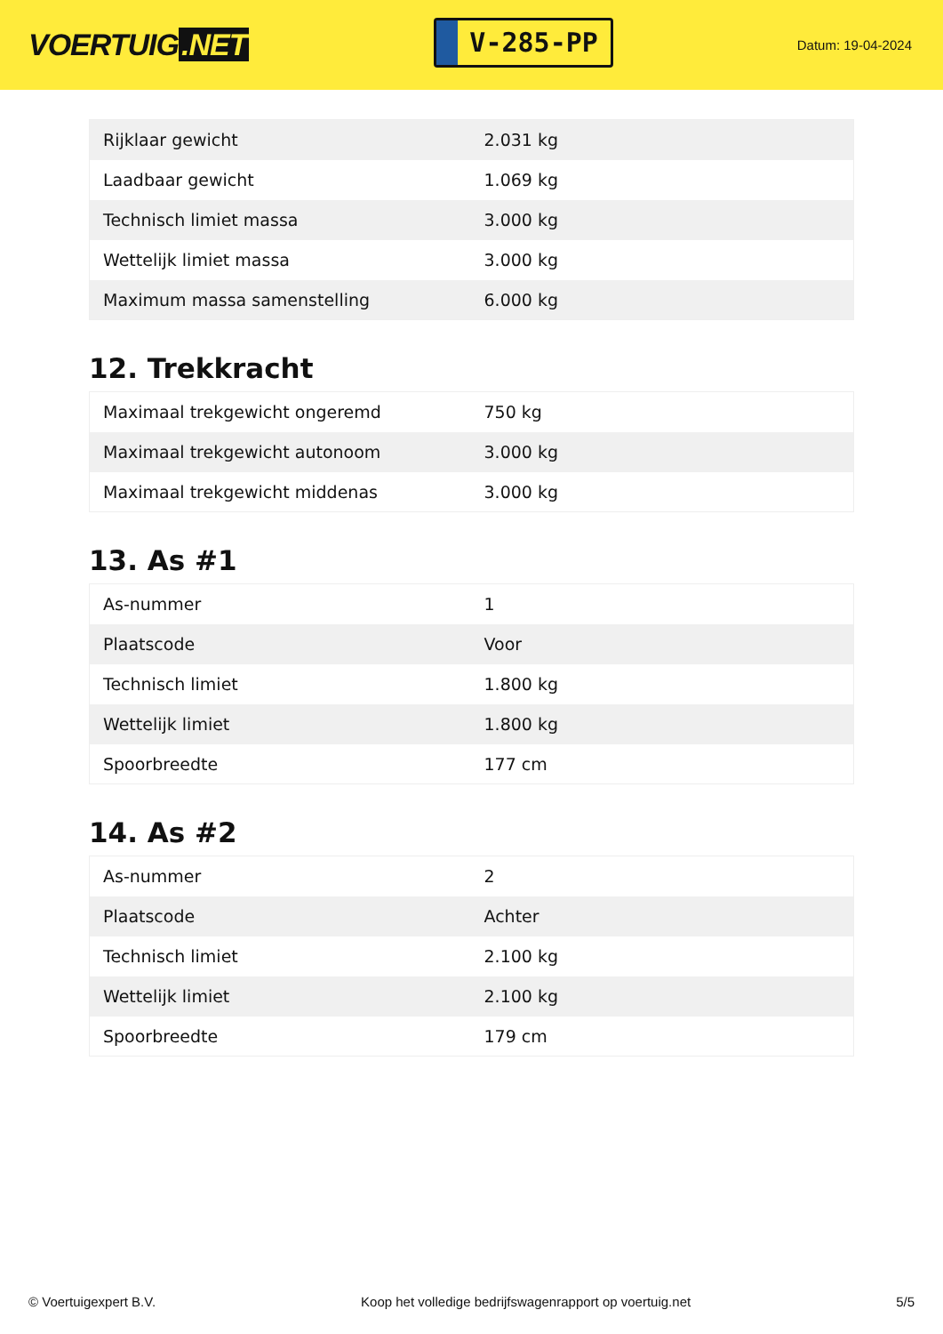VOERTUIG.NET
V-285-PP
Datum: 19-04-2024
| Rijklaar gewicht | 2.031 kg |
| Laadbaar gewicht | 1.069 kg |
| Technisch limiet massa | 3.000 kg |
| Wettelijk limiet massa | 3.000 kg |
| Maximum massa samenstelling | 6.000 kg |
12. Trekkracht
| Maximaal trekgewicht ongeremd | 750 kg |
| Maximaal trekgewicht autonoom | 3.000 kg |
| Maximaal trekgewicht middenas | 3.000 kg |
13. As #1
| As-nummer | 1 |
| Plaatscode | Voor |
| Technisch limiet | 1.800 kg |
| Wettelijk limiet | 1.800 kg |
| Spoorbreedte | 177 cm |
14. As #2
| As-nummer | 2 |
| Plaatscode | Achter |
| Technisch limiet | 2.100 kg |
| Wettelijk limiet | 2.100 kg |
| Spoorbreedte | 179 cm |
© Voertuigexpert B.V. Koop het volledige bedrijfswagenrapport op voertuig.net 5/5